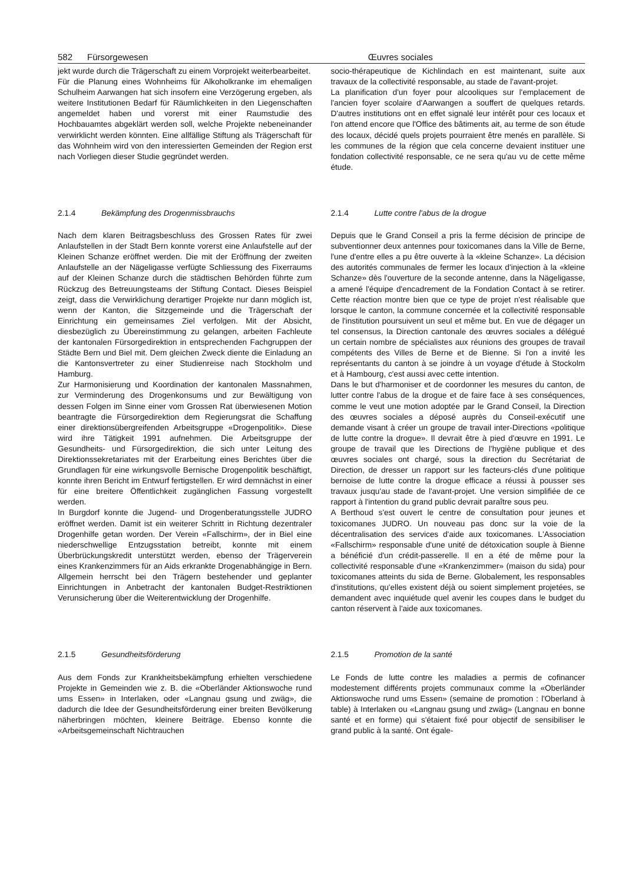582 Fürsorgewesen Œuvres sociales
jekt wurde durch die Trägerschaft zu einem Vorprojekt weiterbearbeitet.
Für die Planung eines Wohnheims für Alkoholkranke im ehemaligen Schulheim Aarwangen hat sich insofern eine Verzögerung ergeben, als weitere Institutionen Bedarf für Räumlichkeiten in den Liegenschaften angemeldet haben und vorerst mit einer Raumstudie des Hochbauamtes abgeklärt werden soll, welche Projekte nebeneinander verwirklicht werden könnten. Eine allfällige Stiftung als Trägerschaft für das Wohnheim wird von den interessierten Gemeinden der Region erst nach Vorliegen dieser Studie gegründet werden.
socio-thérapeutique de Kichlindach en est maintenant, suite aux travaux de la collectivité responsable, au stade de l'avant-projet.
La planification d'un foyer pour alcooliques sur l'emplacement de l'ancien foyer scolaire d'Aarwangen a souffert de quelques retards. D'autres institutions ont en effet signalé leur intérêt pour ces locaux et l'on attend encore que l'Office des bâtiments ait, au terme de son étude des locaux, décidé quels projets pourraient être menés en parallèle. Si les communes de la région que cela concerne devaient instituer une fondation collectivité responsable, ce ne sera qu'au vu de cette même étude.
2.1.4 Bekämpfung des Drogenmissbrauchs
Nach dem klaren Beitragsbeschluss des Grossen Rates für zwei Anlaufstellen in der Stadt Bern konnte vorerst eine Anlaufstelle auf der Kleinen Schanze eröffnet werden. Die mit der Eröffnung der zweiten Anlaufstelle an der Nägeligasse verfügte Schliessung des Fixerraums auf der Kleinen Schanze durch die städtischen Behörden führte zum Rückzug des Betreuungsteams der Stiftung Contact. Dieses Beispiel zeigt, dass die Verwirklichung derartiger Projekte nur dann möglich ist, wenn der Kanton, die Sitzgemeinde und die Trägerschaft der Einrichtung ein gemeinsames Ziel verfolgen. Mit der Absicht, diesbezüglich zu Übereinstimmung zu gelangen, arbeiten Fachleute der kantonalen Fürsorgedirektion in entsprechenden Fachgruppen der Städte Bern und Biel mit. Dem gleichen Zweck diente die Einladung an die Kantonsvertreter zu einer Studienreise nach Stockholm und Hamburg.
Zur Harmonisierung und Koordination der kantonalen Massnahmen, zur Verminderung des Drogenkonsums und zur Bewältigung von dessen Folgen im Sinne einer vom Grossen Rat überwiesenen Motion beantragte die Fürsorgedirektion dem Regierungsrat die Schaffung einer direktionsübergreifenden Arbeitsgruppe «Drogenpolitik». Diese wird ihre Tätigkeit 1991 aufnehmen. Die Arbeitsgruppe der Gesundheits- und Fürsorgedirektion, die sich unter Leitung des Direktionssekretariates mit der Erarbeitung eines Berichtes über die Grundlagen für eine wirkungsvolle Bernische Drogenpolitik beschäftigt, konnte ihren Bericht im Entwurf fertigstellen. Er wird demnächst in einer für eine breitere Öffentlichkeit zugänglichen Fassung vorgestellt werden.
In Burgdorf konnte die Jugend- und Drogenberatungsstelle JUDRO eröffnet werden. Damit ist ein weiterer Schritt in Richtung dezentraler Drogenhilfe getan worden. Der Verein «Fallschirm», der in Biel eine niederschwellige Entzugsstation betreibt, konnte mit einem Überbrückungskredit unterstützt werden, ebenso der Trägerverein eines Krankenzimmers für an Aids erkrankte Drogenabhängige in Bern. Allgemein herrscht bei den Trägern bestehender und geplanter Einrichtungen in Anbetracht der kantonalen Budget-Restriktionen Verunsicherung über die Weiterentwicklung der Drogenhilfe.
2.1.4 Lutte contre l'abus de la drogue
Depuis que le Grand Conseil a pris la ferme décision de principe de subventionner deux antennes pour toxicomanes dans la Ville de Berne, l'une d'entre elles a pu être ouverte à la «kleine Schanze». La décision des autorités communales de fermer les locaux d'injection à la «kleine Schanze» dès l'ouverture de la seconde antenne, dans la Nägeligasse, a amené l'équipe d'encadrement de la Fondation Contact à se retirer. Cette réaction montre bien que ce type de projet n'est réalisable que lorsque le canton, la commune concernée et la collectivité responsable de l'institution poursuivent un seul et même but. En vue de dégager un tel consensus, la Direction cantonale des œuvres sociales a délégué un certain nombre de spécialistes aux réunions des groupes de travail compétents des Villes de Berne et de Bienne. Si l'on a invité les représentants du canton à se joindre à un voyage d'étude à Stockolm et à Hambourg, c'est aussi avec cette intention.
Dans le but d'harmoniser et de coordonner les mesures du canton, de lutter contre l'abus de la drogue et de faire face à ses conséquences, comme le veut une motion adoptée par le Grand Conseil, la Direction des œuvres sociales a déposé auprès du Conseil-exécutif une demande visant à créer un groupe de travail inter-Directions «politique de lutte contre la drogue». Il devrait être à pied d'œuvre en 1991. Le groupe de travail que les Directions de l'hygiène publique et des œuvres sociales ont chargé, sous la direction du Secrétariat de Direction, de dresser un rapport sur les facteurs-clés d'une politique bernoise de lutte contre la drogue efficace a réussi à pousser ses travaux jusqu'au stade de l'avant-projet. Une version simplifiée de ce rapport à l'intention du grand public devrait paraître sous peu.
A Berthoud s'est ouvert le centre de consultation pour jeunes et toxicomanes JUDRO. Un nouveau pas donc sur la voie de la décentralisation des services d'aide aux toxicomanes. L'Association «Fallschirm» responsable d'une unité de détoxication souple à Bienne a bénéficié d'un crédit-passerelle. Il en a été de même pour la collectivité responsable d'une «Krankenzimmer» (maison du sida) pour toxicomanes atteints du sida de Berne. Globalement, les responsables d'institutions, qu'elles existent déjà ou soient simplement projetées, se demandent avec inquiétude quel avenir les coupes dans le budget du canton réservent à l'aide aux toxicomanes.
2.1.5 Gesundheitsförderung
Aus dem Fonds zur Krankheitsbekämpfung erhielten verschiedene Projekte in Gemeinden wie z. B. die «Oberländer Aktionswoche rund ums Essen» in Interlaken, oder «Langnau gsung und zwäg», die dadurch die Idee der Gesundheitsförderung einer breiten Bevölkerung näherbringen möchten, kleinere Beiträge. Ebenso konnte die «Arbeitsgemeinschaft Nichtrauchen
2.1.5 Promotion de la santé
Le Fonds de lutte contre les maladies a permis de cofinancer modestement différents projets communaux comme la «Oberländer Aktionswoche rund ums Essen» (semaine de promotion : l'Oberland à table) à Interlaken ou «Langnau gsung und zwäg» (Langnau en bonne santé et en forme) qui s'étaient fixé pour objectif de sensibiliser le grand public à la santé. Ont égale-